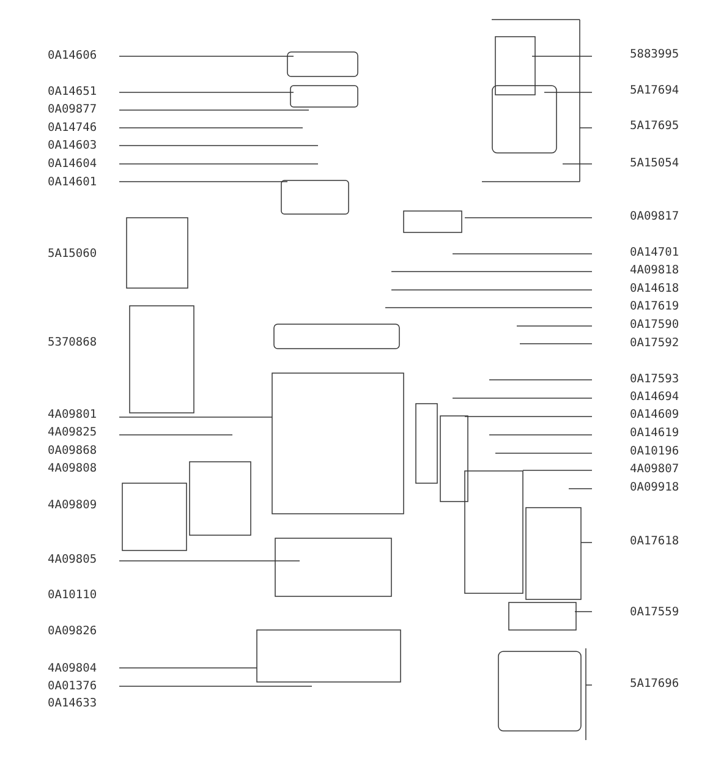0A14606
0A14651
0A09877
0A14746
0A14603
0A14604
0A14601
5A15060
5370868
4A09801
4A09825
0A09868
4A09808
4A09809
4A09805
0A10110
0A09826
4A09804
0A01376
0A14633
5883995
5A17694
5A17695
5A15054
0A09817
0A14701
4A09818
0A14618
0A17619
0A17590
0A17592
0A17593
0A14694
0A14609
0A14619
0A10196
4A09807
0A09918
0A17618
0A17559
5A17696